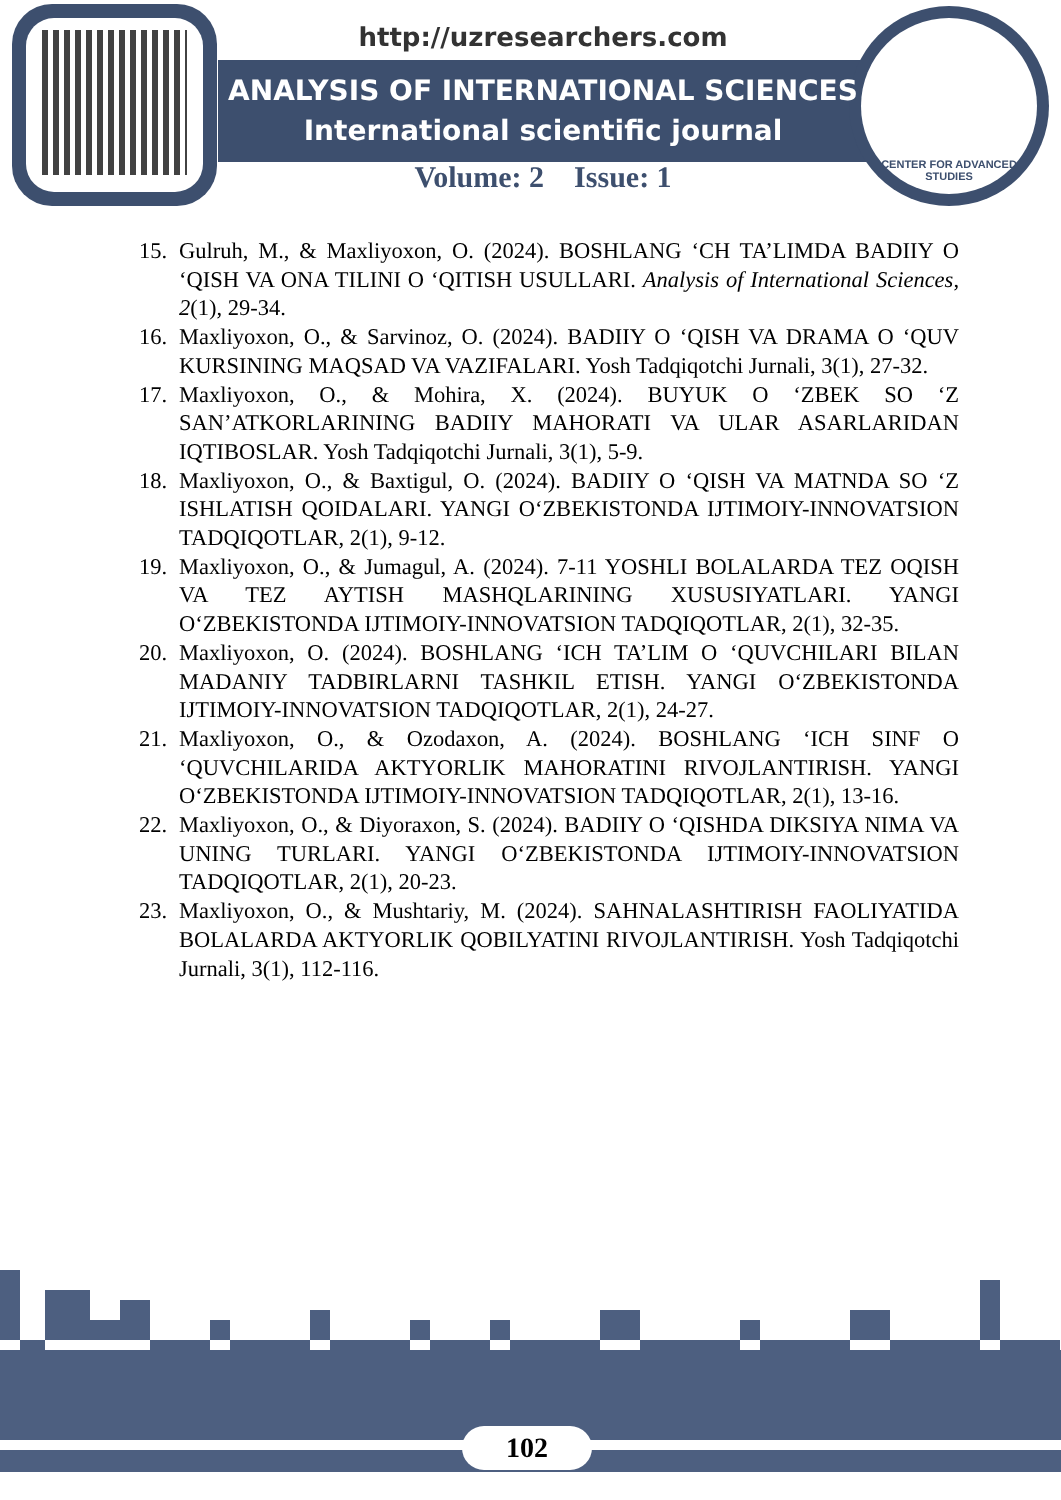CENTER FOR ADVANCED STUDIES
http://uzresearchers.com
ANALYSIS OF INTERNATIONAL SCIENCES
International scientific journal
Volume: 2 Issue: 1
15. Gulruh, M., & Maxliyoxon, O. (2024). BOSHLANG ‘CH TA’LIMDA BADIIY O ‘QISH VA ONA TILINI O ‘QITISH USULLARI. Analysis of International Sciences, 2(1), 29-34.
16. Maxliyoxon, O., & Sarvinoz, O. (2024). BADIIY O ‘QISH VA DRAMA O ‘QUV KURSINING MAQSAD VA VAZIFALARI. Yosh Tadqiqotchi Jurnali, 3(1), 27-32.
17. Maxliyoxon, O., & Mohira, X. (2024). BUYUK O ‘ZBEK SO ‘Z SAN’ATKORLARINING BADIIY MAHORATI VA ULAR ASARLARIDAN IQTIBOSLAR. Yosh Tadqiqotchi Jurnali, 3(1), 5-9.
18. Maxliyoxon, O., & Baxtigul, O. (2024). BADIIY O ‘QISH VA MATNDA SO ‘Z ISHLATISH QOIDALARI. YANGI O‘ZBEKISTONDA IJTIMOIY-INNOVATSION TADQIQOTLAR, 2(1), 9-12.
19. Maxliyoxon, O., & Jumagul, A. (2024). 7-11 YOSHLI BOLALARDA TEZ OQISH VA TEZ AYTISH MASHQLARINING XUSUSIYATLARI. YANGI O‘ZBEKISTONDA IJTIMOIY-INNOVATSION TADQIQOTLAR, 2(1), 32-35.
20. Maxliyoxon, O. (2024). BOSHLANG ‘ICH TA’LIM O ‘QUVCHILARI BILAN MADANIY TADBIRLARNI TASHKIL ETISH. YANGI O‘ZBEKISTONDA IJTIMOIY-INNOVATSION TADQIQOTLAR, 2(1), 24-27.
21. Maxliyoxon, O., & Ozodaxon, A. (2024). BOSHLANG ‘ICH SINF O ‘QUVCHILARIDA AKTYORLIK MAHORATINI RIVOJLANTIRISH. YANGI O‘ZBEKISTONDA IJTIMOIY-INNOVATSION TADQIQOTLAR, 2(1), 13-16.
22. Maxliyoxon, O., & Diyoraxon, S. (2024). BADIIY O ‘QISHDA DIKSIYA NIMA VA UNING TURLARI. YANGI O‘ZBEKISTONDA IJTIMOIY-INNOVATSION TADQIQOTLAR, 2(1), 20-23.
23. Maxliyoxon, O., & Mushtariy, M. (2024). SAHNALASHTIRISH FAOLIYATIDA BOLALARDA AKTYORLIK QOBILYATINI RIVOJLANTIRISH. Yosh Tadqiqotchi Jurnali, 3(1), 112-116.
102